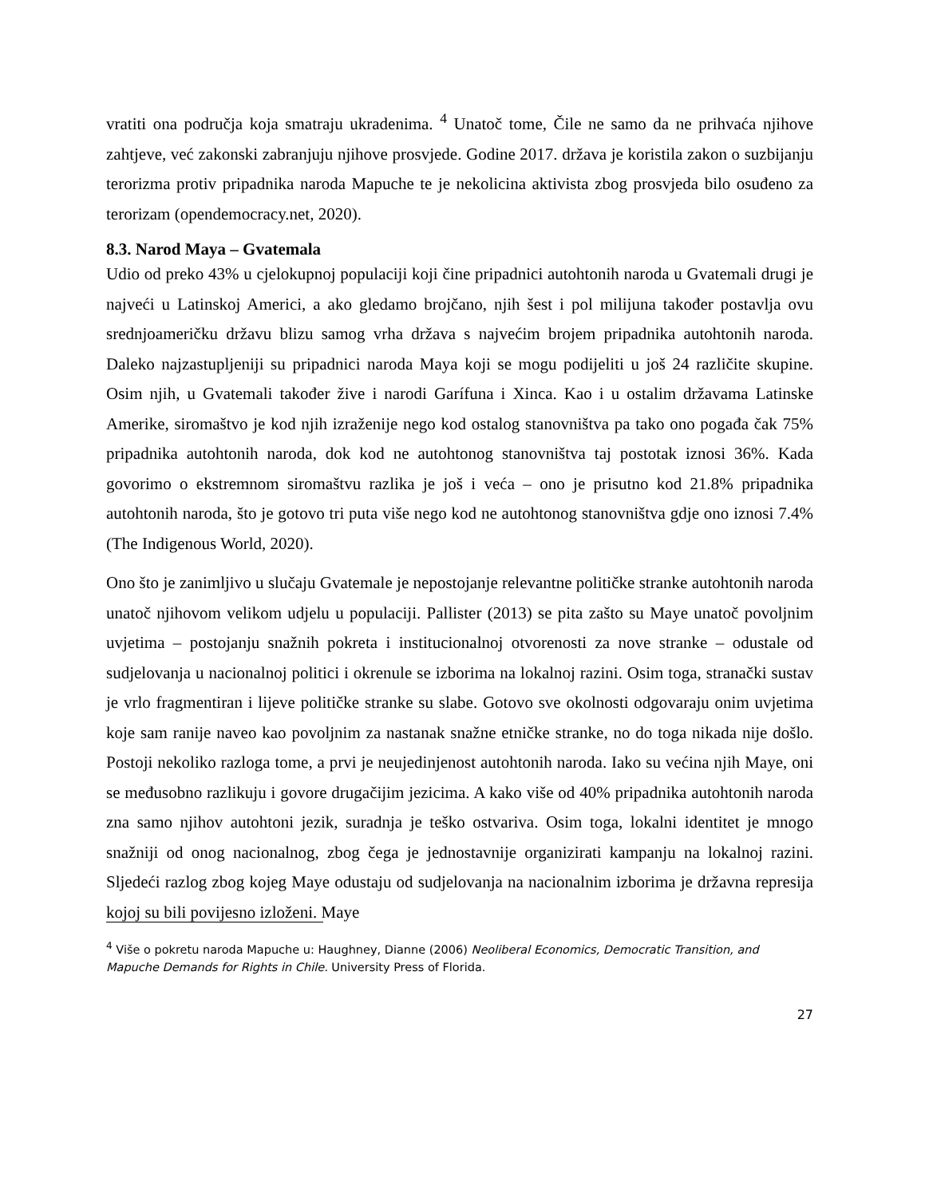vratiti ona područja koja smatraju ukradenima. <sup>4</sup> Unatoč tome, Čile ne samo da ne prihvaća njihove zahtjeve, već zakonski zabranjuju njihove prosvjede. Godine 2017. država je koristila zakon o suzbijanju terorizma protiv pripadnika naroda Mapuche te je nekolicina aktivista zbog prosvjeda bilo osuđeno za terorizam (opendemocracy.net, 2020).
8.3. Narod Maya – Gvatemala
Udio od preko 43% u cjelokupnoj populaciji koji čine pripadnici autohtonih naroda u Gvatemali drugi je najveći u Latinskoj Americi, a ako gledamo brojčano, njih šest i pol milijuna također postavlja ovu srednjoameričku državu blizu samog vrha država s najvećim brojem pripadnika autohtonih naroda. Daleko najzastupljeniji su pripadnici naroda Maya koji se mogu podijeliti u još 24 različite skupine. Osim njih, u Gvatemali također žive i narodi Garífuna i Xinca. Kao i u ostalim državama Latinske Amerike, siromaštvo je kod njih izraženije nego kod ostalog stanovništva pa tako ono pogađa čak 75% pripadnika autohtonih naroda, dok kod ne autohtonog stanovništva taj postotak iznosi 36%. Kada govorimo o ekstremnom siromaštvu razlika je još i veća – ono je prisutno kod 21.8% pripadnika autohtonih naroda, što je gotovo tri puta više nego kod ne autohtonog stanovništva gdje ono iznosi 7.4% (The Indigenous World, 2020).
Ono što je zanimljivo u slučaju Gvatemale je nepostojanje relevantne političke stranke autohtonih naroda unatoč njihovom velikom udjelu u populaciji. Pallister (2013) se pita zašto su Maye unatoč povoljnim uvjetima – postojanju snažnih pokreta i institucionalnoj otvorenosti za nove stranke – odustale od sudjelovanja u nacionalnoj politici i okrenule se izborima na lokalnoj razini. Osim toga, stranački sustav je vrlo fragmentiran i lijeve političke stranke su slabe. Gotovo sve okolnosti odgovaraju onim uvjetima koje sam ranije naveo kao povoljnim za nastanak snažne etničke stranke, no do toga nikada nije došlo. Postoji nekoliko razloga tome, a prvi je neujedinjenost autohtonih naroda. Iako su većina njih Maye, oni se međusobno razlikuju i govore drugačijim jezicima. A kako više od 40% pripadnika autohtonih naroda zna samo njihov autohtoni jezik, suradnja je teško ostvariva. Osim toga, lokalni identitet je mnogo snažniji od onog nacionalnog, zbog čega je jednostavnije organizirati kampanju na lokalnoj razini. Sljedeći razlog zbog kojeg Maye odustaju od sudjelovanja na nacionalnim izborima je državna represija kojoj su bili povijesno izloženi. Maye
<sup>4</sup> Više o pokretu naroda Mapuche u: Haughney, Dianne (2006) Neoliberal Economics, Democratic Transition, and Mapuche Demands for Rights in Chile. University Press of Florida.
27